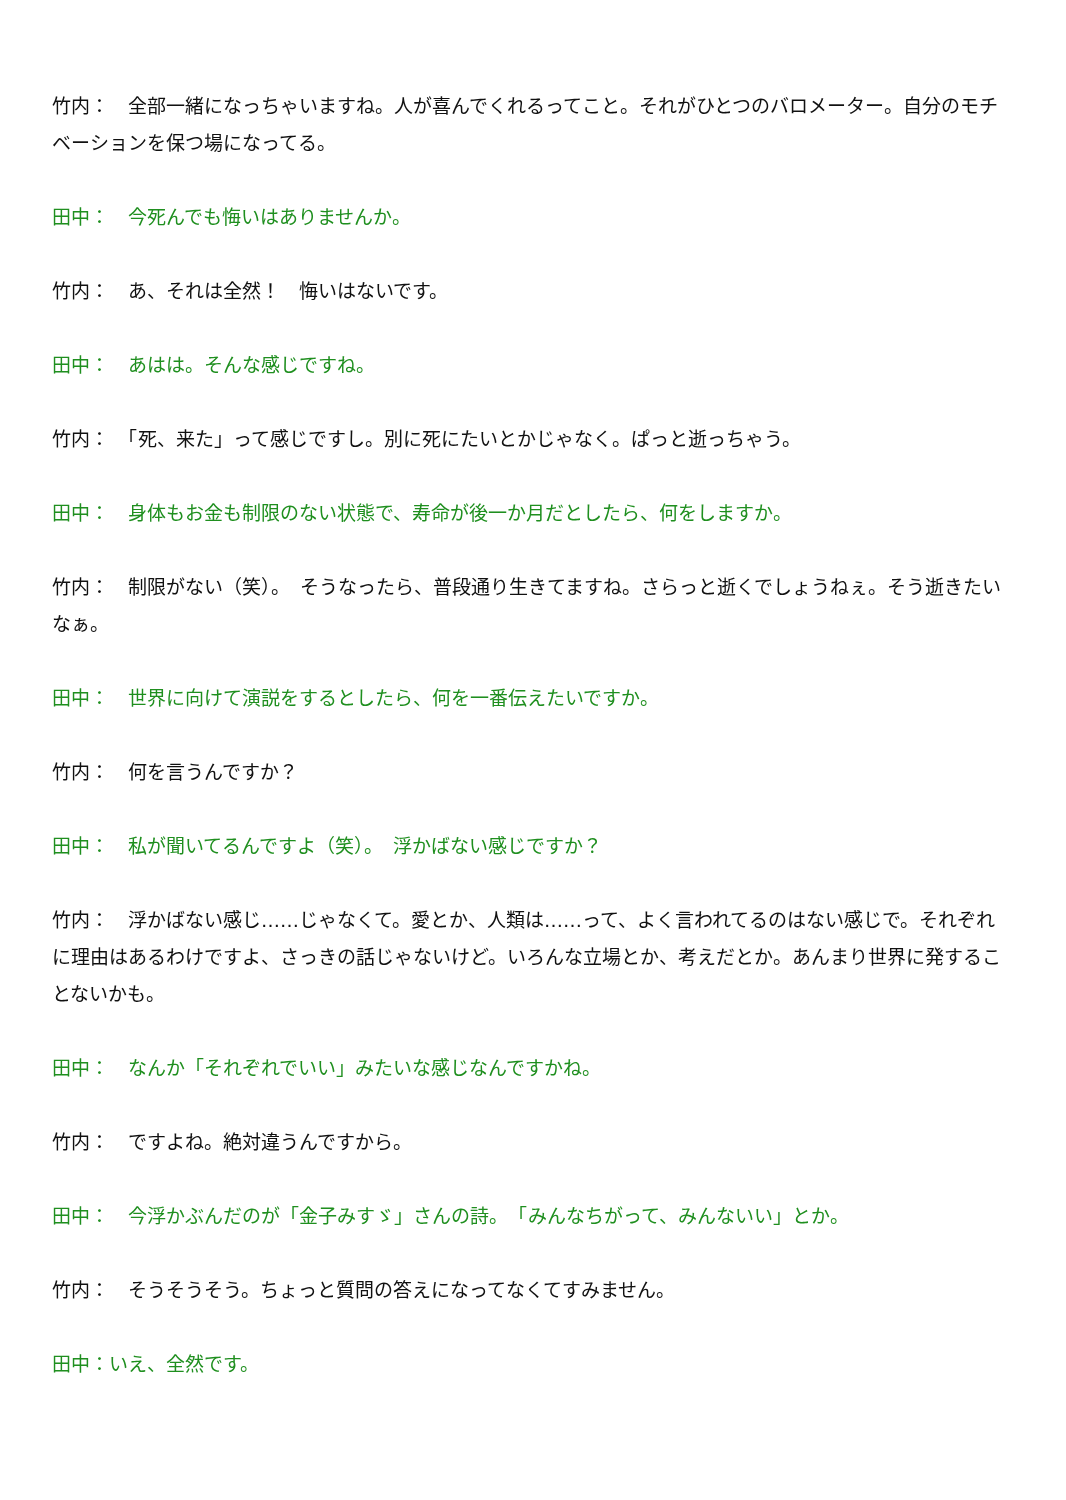竹内：　全部一緒になっちゃいますね。人が喜んでくれるってこと。それがひとつのバロメーター。自分のモチベーションを保つ場になってる。
田中：　今死んでも悔いはありませんか。
竹内：　あ、それは全然！　悔いはないです。
田中：　あはは。そんな感じですね。
竹内：　「死、来た」って感じですし。別に死にたいとかじゃなく。ぱっと逝っちゃう。
田中：　身体もお金も制限のない状態で、寿命が後一か月だとしたら、何をしますか。
竹内：　制限がない（笑）。　そうなったら、普段通り生きてますね。さらっと逝くでしょうねぇ。そう逝きたいなぁ。
田中：　世界に向けて演説をするとしたら、何を一番伝えたいですか。
竹内：　何を言うんですか？
田中：　私が聞いてるんですよ（笑）。　浮かばない感じですか？
竹内：　浮かばない感じ……じゃなくて。愛とか、人類は……って、よく言われてるのはない感じで。それぞれに理由はあるわけですよ、さっきの話じゃないけど。いろんな立場とか、考えだとか。あんまり世界に発することないかも。
田中：　なんか「それぞれでいい」みたいな感じなんですかね。
竹内：　ですよね。絶対違うんですから。
田中：　今浮かぶんだのが「金子みすゞ」さんの詩。　「みんなちがって、みんないい」とか。
竹内：　そうそうそう。ちょっと質問の答えになってなくてすみません。
田中：いえ、全然です。